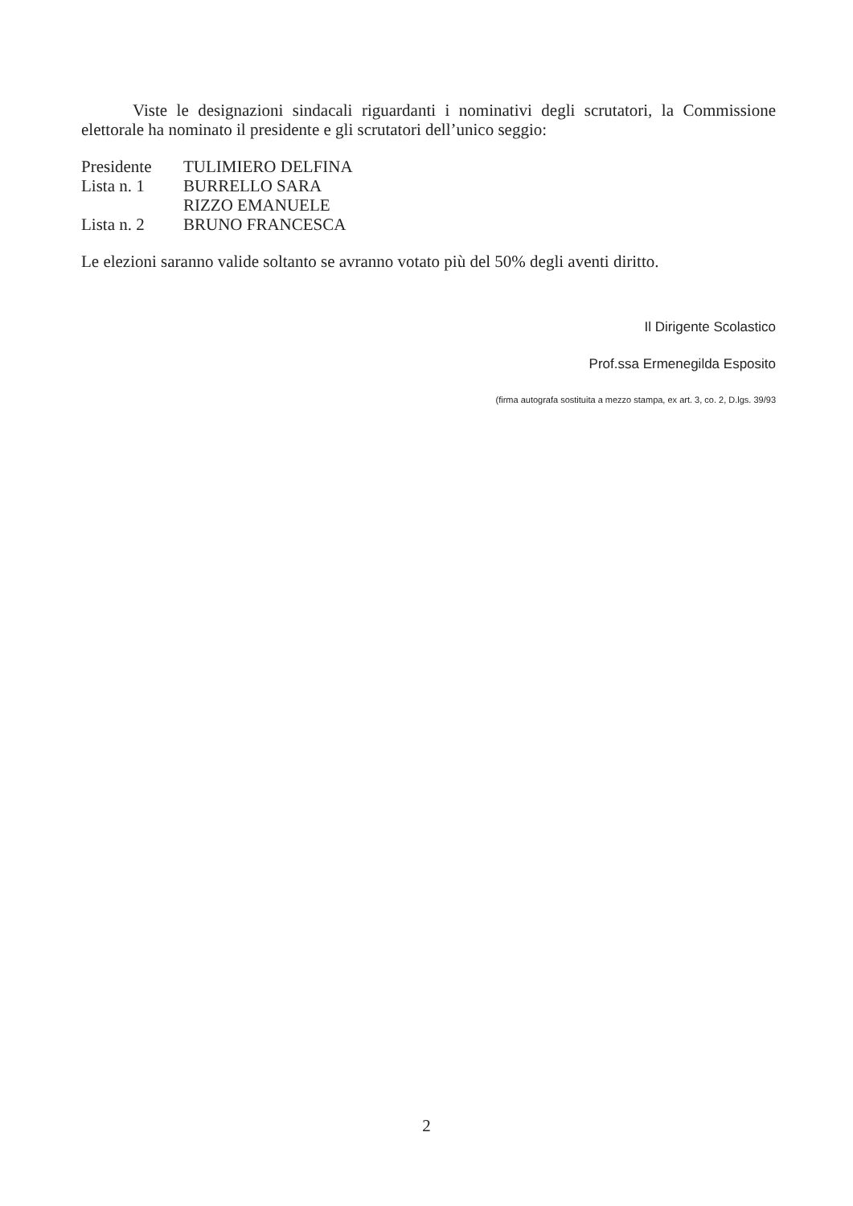Viste le designazioni sindacali riguardanti i nominativi degli scrutatori, la Commissione elettorale ha nominato il presidente e gli scrutatori dell’unico seggio:
Presidente TULIMIERO DELFINA
Lista n. 1 BURRELLO SARA
RIZZO EMANUELE
Lista n. 2 BRUNO FRANCESCA
Le elezioni saranno valide soltanto se avranno votato più del 50% degli aventi diritto.
Il Dirigente Scolastico
Prof.ssa Ermenegilda Esposito
(firma autografa sostituita a mezzo stampa, ex art. 3, co. 2, D.lgs. 39/93
2